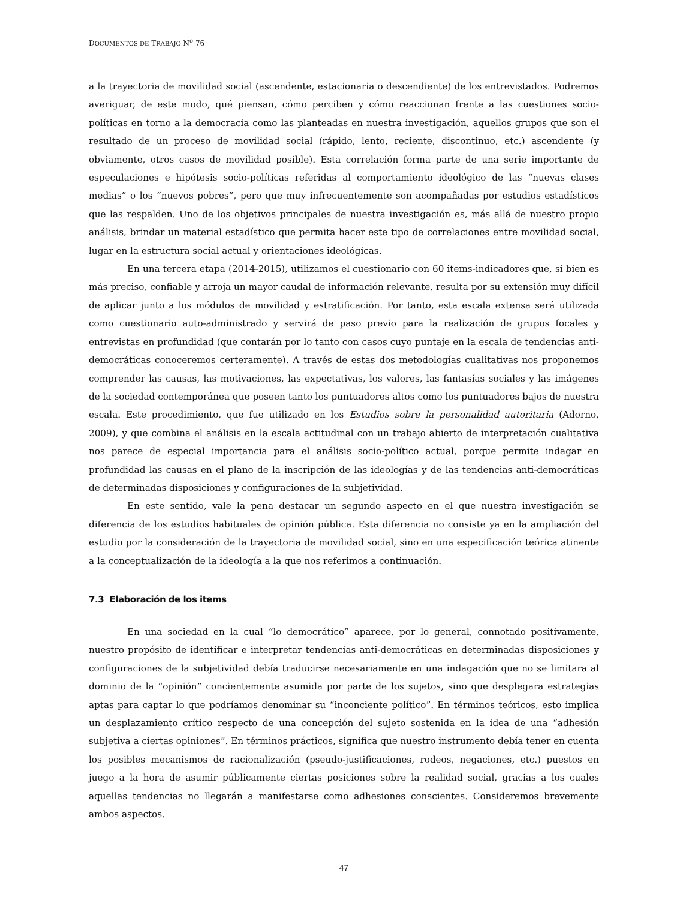DOCUMENTOS DE TRABAJO N<sup>o</sup> 76
a la trayectoria de movilidad social (ascendente, estacionaria o descendiente) de los entrevistados. Podremos averiguar, de este modo, qué piensan, cómo perciben y cómo reaccionan frente a las cuestiones socio-políticas en torno a la democracia como las planteadas en nuestra investigación, aquellos grupos que son el resultado de un proceso de movilidad social (rápido, lento, reciente, discontinuo, etc.) ascendente (y obviamente, otros casos de movilidad posible). Esta correlación forma parte de una serie importante de especulaciones e hipótesis socio-políticas referidas al comportamiento ideológico de las “nuevas clases medias” o los “nuevos pobres”, pero que muy infrecuentemente son acompañadas por estudios estadísticos que las respalden. Uno de los objetivos principales de nuestra investigación es, más allá de nuestro propio análisis, brindar un material estadístico que permita hacer este tipo de correlaciones entre movilidad social, lugar en la estructura social actual y orientaciones ideológicas.
En una tercera etapa (2014-2015), utilizamos el cuestionario con 60 items-indicadores que, si bien es más preciso, confiable y arroja un mayor caudal de información relevante, resulta por su extensión muy difícil de aplicar junto a los módulos de movilidad y estratificación. Por tanto, esta escala extensa será utilizada como cuestionario auto-administrado y servirá de paso previo para la realización de grupos focales y entrevistas en profundidad (que contarán por lo tanto con casos cuyo puntaje en la escala de tendencias anti-democráticas conoceremos certeramente). A través de estas dos metodologías cualitativas nos proponemos comprender las causas, las motivaciones, las expectativas, los valores, las fantasías sociales y las imágenes de la sociedad contemporánea que poseen tanto los puntuadores altos como los puntuadores bajos de nuestra escala. Este procedimiento, que fue utilizado en los Estudios sobre la personalidad autoritaria (Adorno, 2009), y que combina el análisis en la escala actitudinal con un trabajo abierto de interpretación cualitativa nos parece de especial importancia para el análisis socio-político actual, porque permite indagar en profundidad las causas en el plano de la inscripción de las ideologías y de las tendencias anti-democráticas de determinadas disposiciones y configuraciones de la subjetividad.
En este sentido, vale la pena destacar un segundo aspecto en el que nuestra investigación se diferencia de los estudios habituales de opinión pública. Esta diferencia no consiste ya en la ampliación del estudio por la consideración de la trayectoria de movilidad social, sino en una especificación teórica atinente a la conceptualización de la ideología a la que nos referimos a continuación.
7.3 Elaboración de los items
En una sociedad en la cual “lo democrático” aparece, por lo general, connotado positivamente, nuestro propósito de identificar e interpretar tendencias anti-democráticas en determinadas disposiciones y configuraciones de la subjetividad debía traducirse necesariamente en una indagación que no se limitara al dominio de la “opinión” concientemente asumida por parte de los sujetos, sino que desplegara estrategias aptas para captar lo que podríamos denominar su “inconciente político”. En términos teóricos, esto implica un desplazamiento crítico respecto de una concepción del sujeto sostenida en la idea de una “adhesión subjetiva a ciertas opiniones”. En términos prácticos, significa que nuestro instrumento debía tener en cuenta los posibles mecanismos de racionalización (pseudo-justificaciones, rodeos, negaciones, etc.) puestos en juego a la hora de asumir públicamente ciertas posiciones sobre la realidad social, gracias a los cuales aquellas tendencias no llegarán a manifestarse como adhesiones conscientes. Consideremos brevemente ambos aspectos.
47